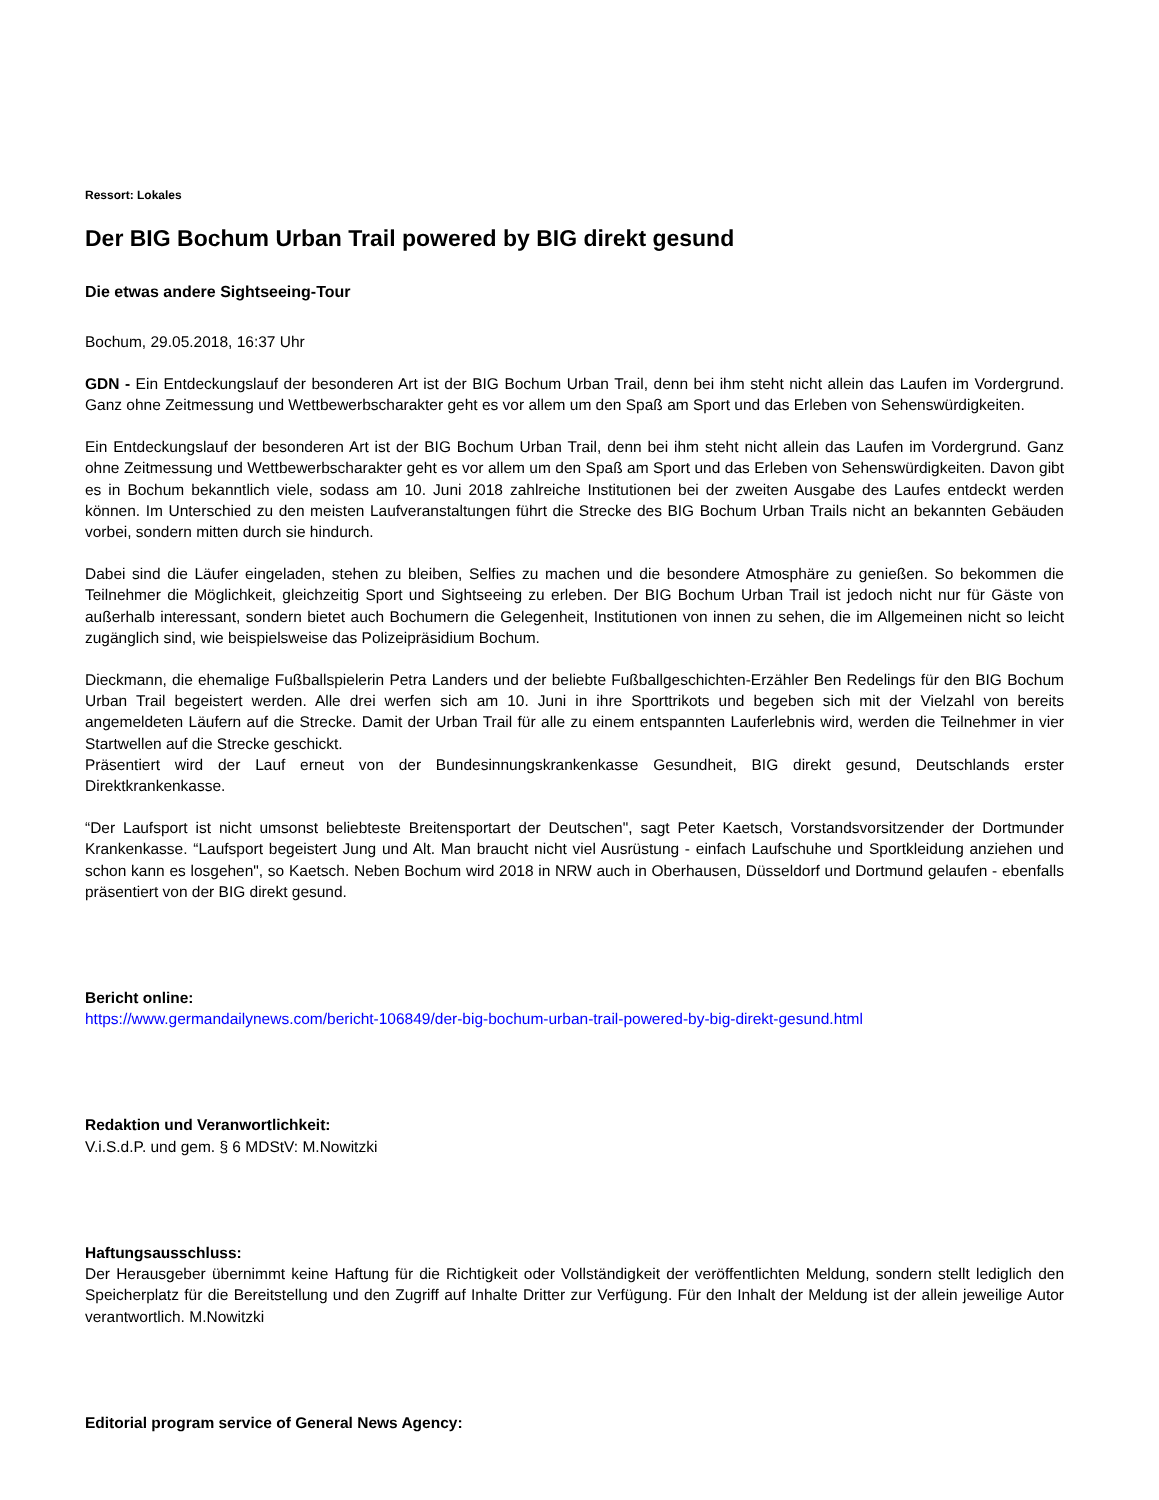Ressort: Lokales
Der BIG Bochum Urban Trail powered by BIG direkt gesund
Die etwas andere Sightseeing-Tour
Bochum, 29.05.2018, 16:37 Uhr
GDN - Ein Entdeckungslauf der besonderen Art ist der BIG Bochum Urban Trail, denn bei ihm steht nicht allein das Laufen im Vordergrund. Ganz ohne Zeitmessung und Wettbewerbscharakter geht es vor allem um den Spaß am Sport und das Erleben von Sehenswürdigkeiten.
Ein Entdeckungslauf der besonderen Art ist der BIG Bochum Urban Trail, denn bei ihm steht nicht allein das Laufen im Vordergrund. Ganz ohne Zeitmessung und Wettbewerbscharakter geht es vor allem um den Spaß am Sport und das Erleben von Sehenswürdigkeiten. Davon gibt es in Bochum bekanntlich viele, sodass am 10. Juni 2018 zahlreiche Institutionen bei der zweiten Ausgabe des Laufes entdeckt werden können. Im Unterschied zu den meisten Laufveranstaltungen führt die Strecke des BIG Bochum Urban Trails nicht an bekannten Gebäuden vorbei, sondern mitten durch sie hindurch.
Dabei sind die Läufer eingeladen, stehen zu bleiben, Selfies zu machen und die besondere Atmosphäre zu genießen. So bekommen die Teilnehmer die Möglichkeit, gleichzeitig Sport und Sightseeing zu erleben. Der BIG Bochum Urban Trail ist jedoch nicht nur für Gäste von außerhalb interessant, sondern bietet auch Bochumern die Gelegenheit, Institutionen von innen zu sehen, die im Allgemeinen nicht so leicht zugänglich sind, wie beispielsweise das Polizeipräsidium Bochum.
Dieckmann, die ehemalige Fußballspielerin Petra Landers und der beliebte Fußballgeschichten-Erzähler Ben Redelings für den BIG Bochum Urban Trail begeistert werden. Alle drei werfen sich am 10. Juni in ihre Sporttrikots und begeben sich mit der Vielzahl von bereits angemeldeten Läufern auf die Strecke. Damit der Urban Trail für alle zu einem entspannten Lauferlebnis wird, werden die Teilnehmer in vier Startwellen auf die Strecke geschickt.
Präsentiert wird der Lauf erneut von der Bundesinnungskrankenkasse Gesundheit, BIG direkt gesund, Deutschlands erster Direktkrankenkasse.
“Der Laufsport ist nicht umsonst beliebteste Breitensportart der Deutschen", sagt Peter Kaetsch, Vorstandsvorsitzender der Dortmunder Krankenkasse. “Laufsport begeistert Jung und Alt. Man braucht nicht viel Ausrüstung - einfach Laufschuhe und Sportkleidung anziehen und schon kann es losgehen", so Kaetsch. Neben Bochum wird 2018 in NRW auch in Oberhausen, Düsseldorf und Dortmund gelaufen - ebenfalls präsentiert von der BIG direkt gesund.
Bericht online:
https://www.germandailynews.com/bericht-106849/der-big-bochum-urban-trail-powered-by-big-direkt-gesund.html
Redaktion und Veranwortlichkeit:
V.i.S.d.P. und gem. § 6 MDStV: M.Nowitzki
Haftungsausschluss:
Der Herausgeber übernimmt keine Haftung für die Richtigkeit oder Vollständigkeit der veröffentlichten Meldung, sondern stellt lediglich den Speicherplatz für die Bereitstellung und den Zugriff auf Inhalte Dritter zur Verfügung. Für den Inhalt der Meldung ist der allein jeweilige Autor verantwortlich. M.Nowitzki
Editorial program service of General News Agency: